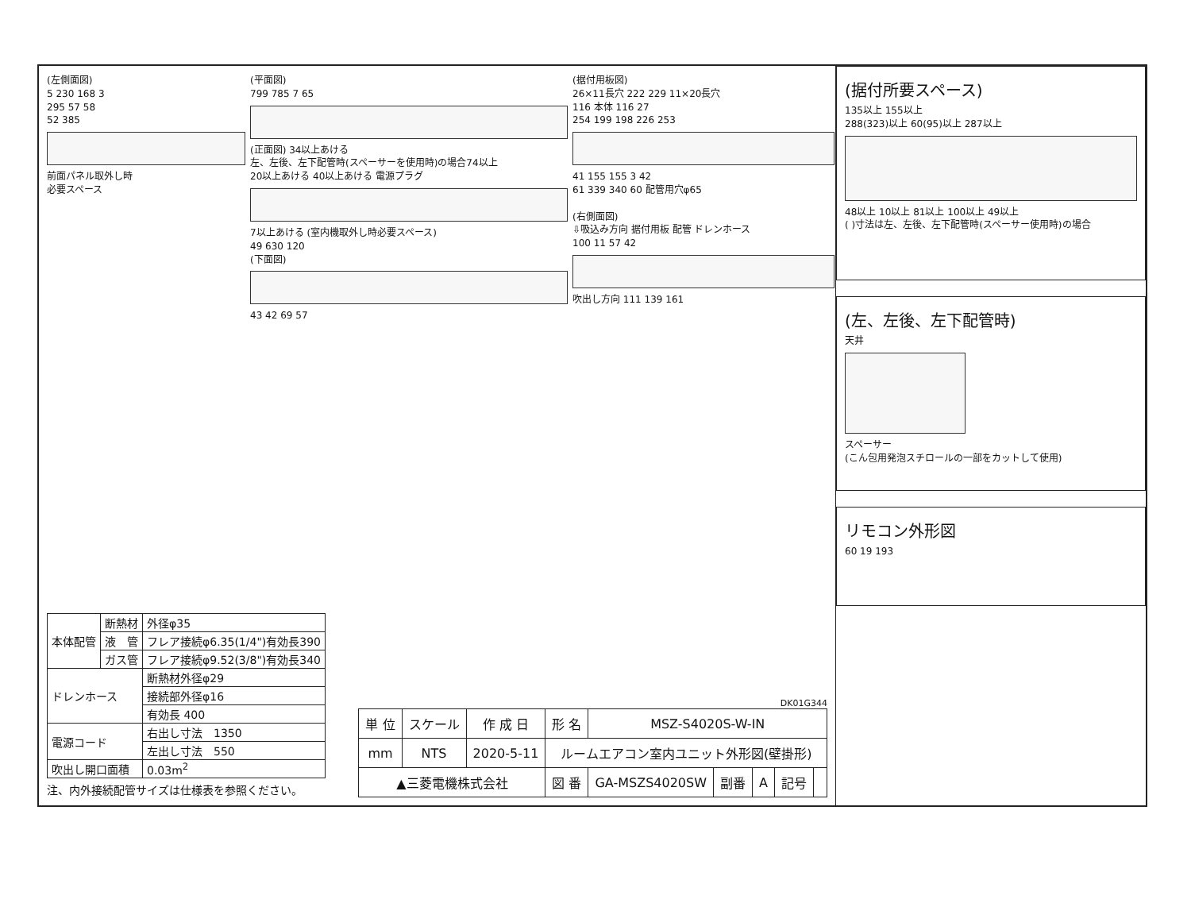(左側面図)
5 230 168 3
295 57 58
52 385
前面パネル取外し時
必要スペース
(平面図)
799 785 7 65
(正面図) 34以上あける
左、左後、左下配管時(スペーサーを使用時)の場合74以上
20以上あける 40以上あける 電源プラグ
7以上あける (室内機取外し時必要スペース)
49 630 120
(下面図)
43 42 69 57
(据付用板図)
26×11長穴 222 229 11×20長穴
116 本体 116 27
254 199 198 226 253
41 155 155 3 42
61 339 340 60 配管用穴φ65
(右側面図)
⇩吸込み方向 据付用板 配管 ドレンホース
100 11 57 42
吹出し方向 111 139 161
| 本体配管 | 断熱材 | 外径φ35 |
| | 液 管 | フレア接続φ6.35(1/4")有効長390 |
| | ガス管 | フレア接続φ9.52(3/8")有効長340 |
| ドレンホース | | 断熱材外径φ29 |
| | | 接続部外径φ16 |
| | | 有効長 400 |
| 電源コード | | 右出し寸法 1350 |
| | | 左出し寸法 550 |
| 吹出し開口面積 | | 0.03m<sup>2</sup> |
注、内外接続配管サイズは仕様表を参照ください。
DK01G344
| 単 位 | スケール | 作 成 日 | 形 名 | MSZ-S4020S-W-IN | | | | |
| mm | NTS | 2020-5-11 | ルームエアコン室内ユニット外形図(壁掛形) | | | | | |
| ▲三菱電機株式会社 | | | 図 番 | GA-MSZS4020SW | 副番 | A | 記号 | |
(据付所要スペース)
135以上 155以上
288(323)以上 60(95)以上 287以上
48以上 10以上 81以上 100以上 49以上
( )寸法は左、左後、左下配管時(スペーサー使用時)の場合
(左、左後、左下配管時)
天井
スペーサー
(こん包用発泡スチロールの一部をカットして使用)
リモコン外形図
60 19 193